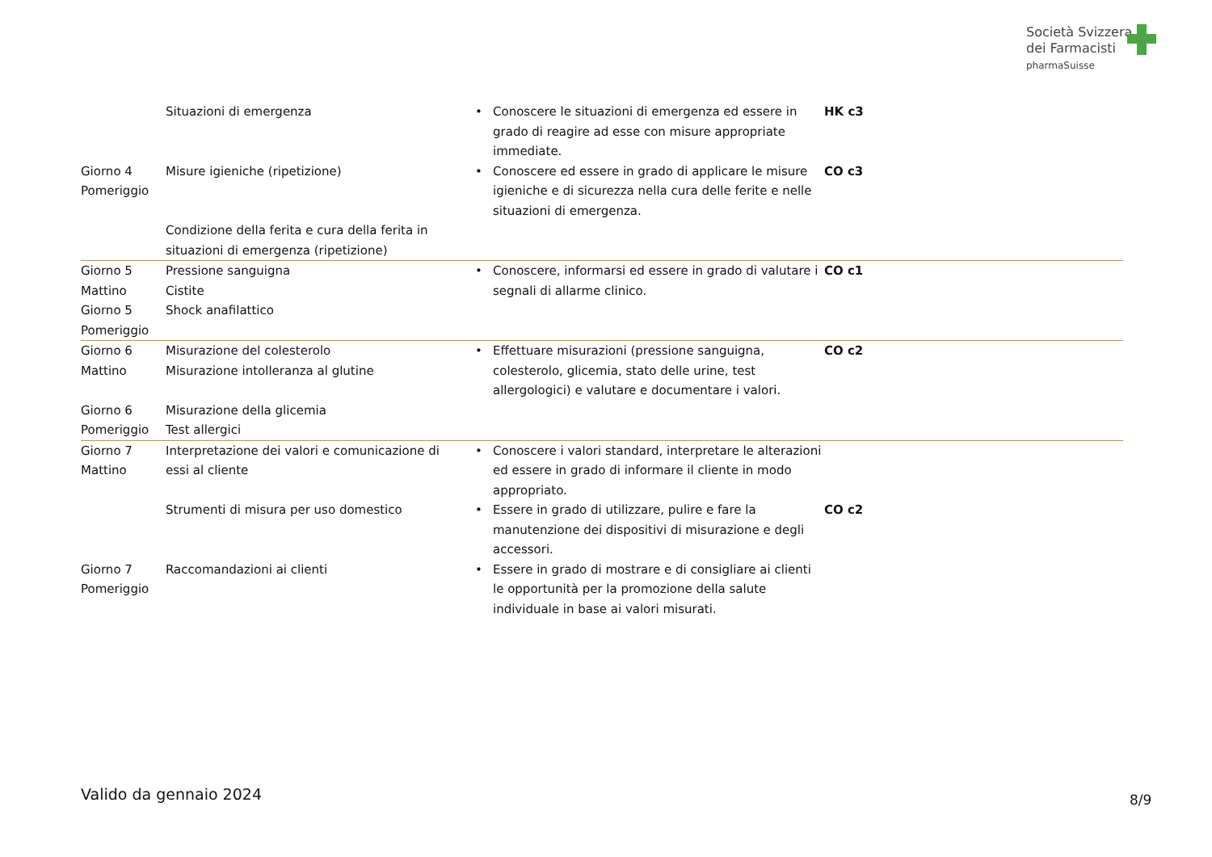Società Svizzera
dei Farmacisti
pharmaSuisse
| | Situazioni di emergenza | • | Conoscere le situazioni di emergenza ed essere in grado di reagire ad esse con misure appropriate immediate. | HK c3 |
| Giorno 4 Pomeriggio | Misure igieniche (ripetizione) | • | Conoscere ed essere in grado di applicare le misure igieniche e di sicurezza nella cura delle ferite e nelle situazioni di emergenza. | CO c3 |
| | Condizione della ferita e cura della ferita in situazioni di emergenza (ripetizione) | | | |
| Giorno 5 Mattino Giorno 5 Pomeriggio | Pressione sanguigna Cistite Shock anafilattico | • | Conoscere, informarsi ed essere in grado di valutare i segnali di allarme clinico. | CO c1 |
| Giorno 6 Mattino | Misurazione del colesterolo Misurazione intolleranza al glutine | • | Effettuare misurazioni (pressione sanguigna, colesterolo, glicemia, stato delle urine, test allergologici) e valutare e documentare i valori. | CO c2 |
| Giorno 6 Pomeriggio | Misurazione della glicemia Test allergici | | | |
| Giorno 7 Mattino | Interpretazione dei valori e comunicazione di essi al cliente | • | Conoscere i valori standard, interpretare le alterazioni ed essere in grado di informare il cliente in modo appropriato. | |
| | Strumenti di misura per uso domestico | • | Essere in grado di utilizzare, pulire e fare la manutenzione dei dispositivi di misurazione e degli accessori. | CO c2 |
| Giorno 7 Pomeriggio | Raccomandazioni ai clienti | • | Essere in grado di mostrare e di consigliare ai clienti le opportunità per la promozione della salute individuale in base ai valori misurati. | |
Valido da gennaio 2024 8/9